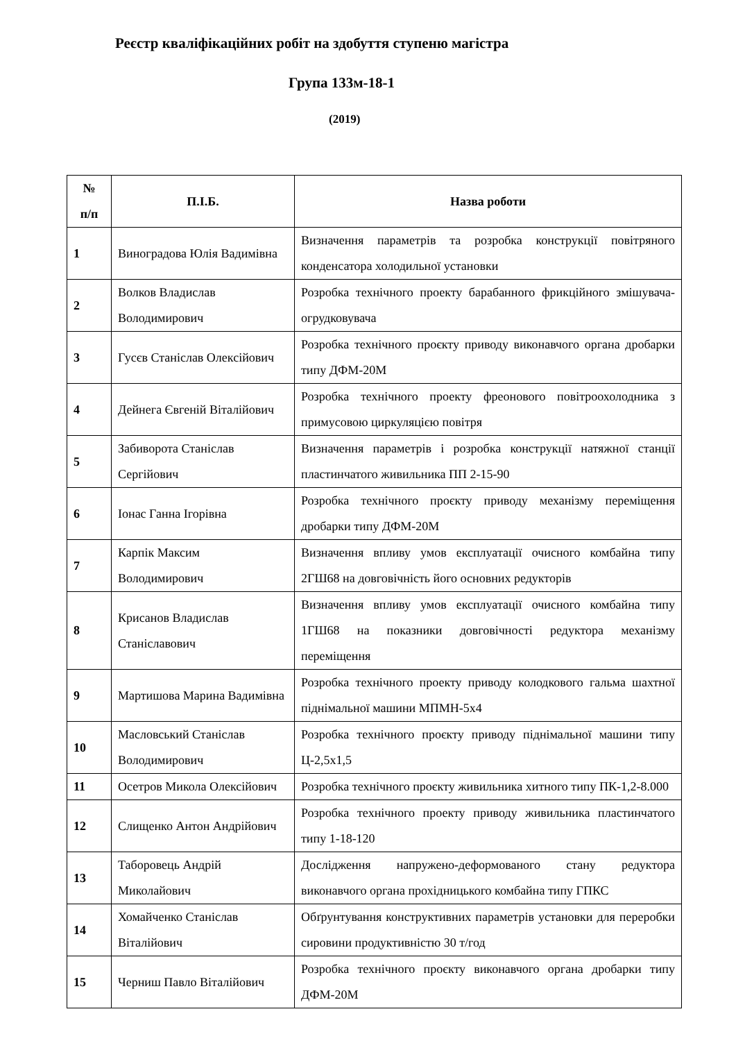Реєстр кваліфікаційних робіт на здобуття ступеню магістра
Група 133м-18-1
(2019)
| № п/п | П.І.Б. | Назва роботи |
| --- | --- | --- |
| 1 | Виноградова Юлія Вадимівна | Визначення параметрів та розробка конструкції повітряного конденсатора холодильної установки |
| 2 | Волков Владислав Володимирович | Розробка технічного проекту барабанного фрикційного змішувача-огрудковувача |
| 3 | Гусєв Станіслав Олексійович | Розробка технічного проєкту приводу виконавчого органа дробарки типу ДФМ-20М |
| 4 | Дейнега Євгеній Віталійович | Розробка технічного проекту фреонового повітроохолодника з примусовою циркуляцією повітря |
| 5 | Забиворота Станіслав Сергійович | Визначення параметрів і розробка конструкції натяжної станції пластинчатого живильника ПП 2-15-90 |
| 6 | Іонас Ганна Ігорівна | Розробка технічного проєкту приводу механізму переміщення дробарки типу ДФМ-20М |
| 7 | Карпік Максим Володимирович | Визначення впливу умов експлуатації очисного комбайна типу 2ГШ68 на довговічність його основних редукторів |
| 8 | Крисанов Владислав Станіславович | Визначення впливу умов експлуатації очисного комбайна типу 1ГШ68 на показники довговічності редуктора механізму переміщення |
| 9 | Мартишова Марина Вадимівна | Розробка технічного проекту приводу колодкового гальма шахтної піднімальної машини МПМН-5х4 |
| 10 | Масловський Станіслав Володимирович | Розробка технічного проєкту приводу піднімальної машини типу Ц-2,5х1,5 |
| 11 | Осетров Микола Олексійович | Розробка технічного проєкту живильника хитного типу ПК-1,2-8.000 |
| 12 | Слищенко Антон Андрійович | Розробка технічного проекту приводу живильника пластинчатого типу 1-18-120 |
| 13 | Таборовець Андрій Миколайович | Дослідження напружено-деформованого стану редуктора виконавчого органа прохідницького комбайна типу ГПКС |
| 14 | Хомайченко Станіслав Віталійович | Обґрунтування конструктивних параметрів установки для переробки сировини продуктивністю 30 т/год |
| 15 | Черниш Павло Віталійович | Розробка технічного проєкту виконавчого органа дробарки типу ДФМ-20М |